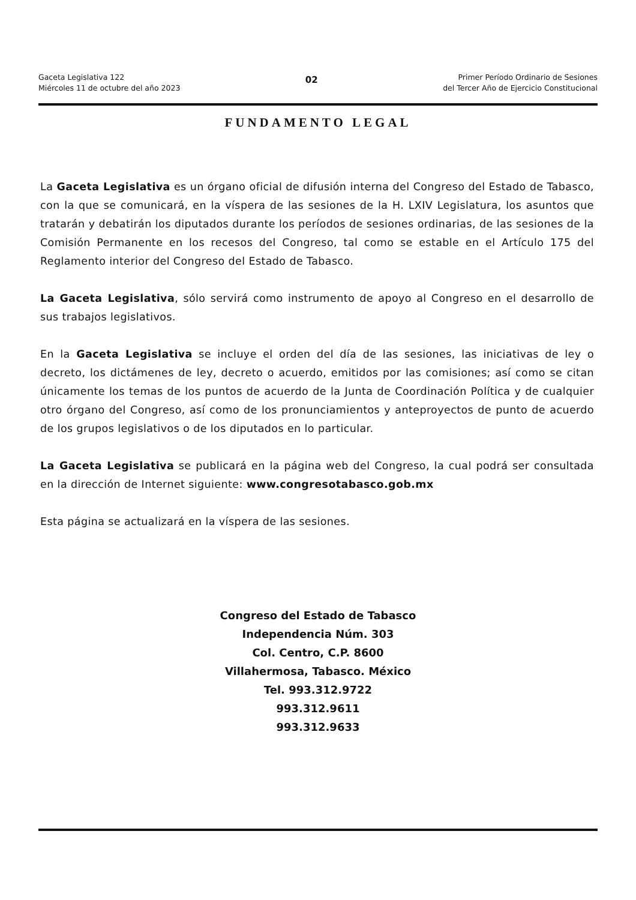Gaceta Legislativa 122
Miércoles 11 de octubre del año 2023
02
Primer Período Ordinario de Sesiones
del Tercer Año de Ejercicio Constitucional
FUNDAMENTO LEGAL
La Gaceta Legislativa es un órgano oficial de difusión interna del Congreso del Estado de Tabasco, con la que se comunicará, en la víspera de las sesiones de la H. LXIV Legislatura, los asuntos que tratarán y debatirán los diputados durante los períodos de sesiones ordinarias, de las sesiones de la Comisión Permanente en los recesos del Congreso, tal como se estable en el Artículo 175 del Reglamento interior del Congreso del Estado de Tabasco.
La Gaceta Legislativa, sólo servirá como instrumento de apoyo al Congreso en el desarrollo de sus trabajos legislativos.
En la Gaceta Legislativa se incluye el orden del día de las sesiones, las iniciativas de ley o decreto, los dictámenes de ley, decreto o acuerdo, emitidos por las comisiones; así como se citan únicamente los temas de los puntos de acuerdo de la Junta de Coordinación Política y de cualquier otro órgano del Congreso, así como de los pronunciamientos y anteproyectos de punto de acuerdo de los grupos legislativos o de los diputados en lo particular.
La Gaceta Legislativa se publicará en la página web del Congreso, la cual podrá ser consultada en la dirección de Internet siguiente: www.congresotabasco.gob.mx
Esta página se actualizará en la víspera de las sesiones.
Congreso del Estado de Tabasco
Independencia Núm. 303
Col. Centro, C.P. 8600
Villahermosa, Tabasco. México
Tel. 993.312.9722
993.312.9611
993.312.9633